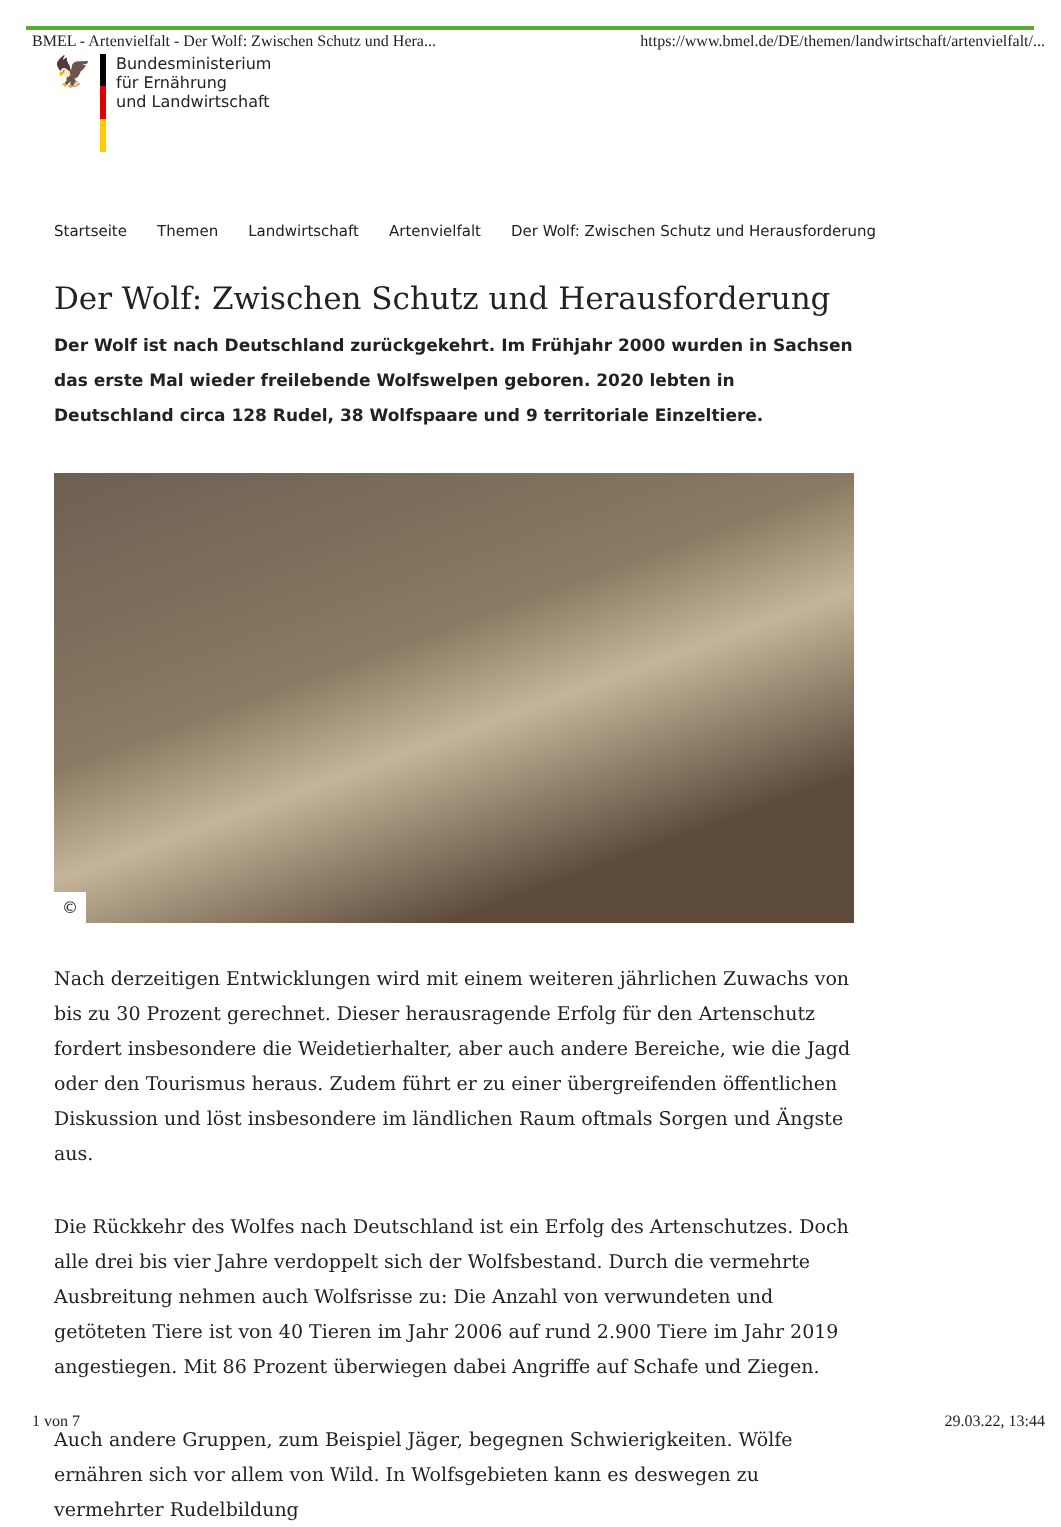BMEL - Artenvielfalt - Der Wolf: Zwischen Schutz und Hera... https://www.bmel.de/DE/themen/landwirtschaft/artenvielfalt/...
🦅
Bundesministerium
für Ernährung
und Landwirtschaft
Startseite Themen Landwirtschaft Artenvielfalt Der Wolf: Zwischen Schutz und Herausforderung
Der Wolf: Zwischen Schutz und Herausforderung
Der Wolf ist nach Deutschland zurückgekehrt. Im Frühjahr 2000 wurden in Sachsen das erste Mal wieder freilebende Wolfswelpen geboren. 2020 lebten in Deutschland circa 128 Rudel, 38 Wolfspaare und 9 territoriale Einzeltiere.
©
Nach derzeitigen Entwicklungen wird mit einem weiteren jährlichen Zuwachs von bis zu 30 Prozent gerechnet. Dieser herausragende Erfolg für den Artenschutz fordert insbesondere die Weidetierhalter, aber auch andere Bereiche, wie die Jagd oder den Tourismus heraus. Zudem führt er zu einer übergreifenden öffentlichen Diskussion und löst insbesondere im ländlichen Raum oftmals Sorgen und Ängste aus.
Die Rückkehr des Wolfes nach Deutschland ist ein Erfolg des Artenschutzes. Doch alle drei bis vier Jahre verdoppelt sich der Wolfsbestand. Durch die vermehrte Ausbreitung nehmen auch Wolfsrisse zu: Die Anzahl von verwundeten und getöteten Tiere ist von 40 Tieren im Jahr 2006 auf rund 2.900 Tiere im Jahr 2019 angestiegen. Mit 86 Prozent überwiegen dabei Angriffe auf Schafe und Ziegen.
Auch andere Gruppen, zum Beispiel Jäger, begegnen Schwierigkeiten. Wölfe ernähren sich vor allem von Wild. In Wolfsgebieten kann es deswegen zu vermehrter Rudelbildung
1 von 7 29.03.22, 13:44